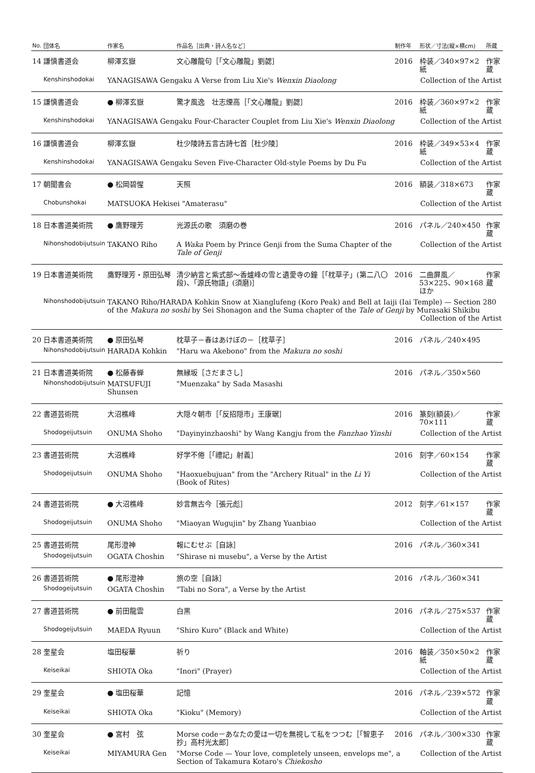| No. | 団体名 | 作家名 | 作品名［出典・詩人名など］ | 制作年 | 形状／寸法(縦×横cm) | 所蔵 |
| --- | --- | --- | --- | --- | --- | --- |
| 14 | 謙慎書道会 | 柳澤玄嶽 | 文心雕龍句［「文心雕龍」劉勰］ | 2016 | 枠装／340×97×2紙 | 作家蔵 |
| | Kenshinshodokai | YANAGISAWA Gengaku A Verse from Liu Xie's Wenxin Diaolong | | | Collection of the Artist | |
| 15 | 謙慎書道会 | ● 柳澤玄嶽 | 驚才風逸 壮志煙高［「文心雕龍」劉勰］ | 2016 | 枠装／360×97×2紙 | 作家蔵 |
| | Kenshinshodokai | YANAGISAWA Gengaku Four-Character Couplet from Liu Xie's Wenxin Diaolong | | | Collection of the Artist | |
| 16 | 謙慎書道会 | 柳澤玄嶽 | 杜少陵詩五言古詩七首［杜少陵］ | 2016 | 枠装／349×53×4紙 | 作家蔵 |
| | Kenshinshodokai | YANAGISAWA Gengaku Seven Five-Character Old-style Poems by Du Fu | | | Collection of the Artist | |
| 17 | 朝聞書会 | ● 松岡碧惺 | 天照 | 2016 | 額装／318×673 | 作家蔵 |
| | Chobunshokai | MATSUOKA Hekisei "Amaterasu" | | | Collection of the Artist | |
| 18 | 日本書道美術院 | ● 鷹野理芳 | 光源氏の歌 須磨の巻 | 2016 | パネル／240×450 | 作家蔵 |
| | Nihonshodobijutsuin | TAKANO Riho | A Waka Poem by Prince Genji from the Suma Chapter of the Tale of Genji | | Collection of the Artist | |
| 19 | 日本書道美術院 | 鷹野理芳・原田弘琴 | 清少納言と紫式部〜香爐峰の雪と遺愛寺の鐘［「枕草子」(第二八〇段)、「源氏物語」(須磨)］ | 2016 | 二曲屏風／ 53×225、90×168ほか | 作家蔵 |
| | Nihonshodobijutsuin | TAKANO Riho/HARADA Kohkin Snow at Xianglufeng (Koro Peak) and Bell at Iaiji (Iai Temple) — Section 280 of the Makura no soshi by Sei Shonagon and the Suma chapter of the Tale of Genji by Murasaki Shikibu Collection of the Artist | | | | |
| 20 | 日本書道美術院 | ● 原田弘琴 | 枕草子－春はあけぼの－［枕草子］ | 2016 | パネル／240×495 | |
| | Nihonshodobijutsuin | HARADA Kohkin | "Haru wa Akebono" from the Makura no soshi | | | |
| 21 | 日本書道美術院 | ● 松藤春蝉 | 無縁坂［さだまさし］ | 2016 | パネル／350×560 | |
| | Nihonshodobijutsuin | MATSUFUJI Shunsen | "Muenzaka" by Sada Masashi | | | |
| 22 | 書道芸術院 | 大沼樵峰 | 大隠々朝市［「反招隠市」王康琚］ | 2016 | 篆刻(額装)／70×111 | 作家蔵 |
| | Shodogeijutsuin | ONUMA Shoho | "Dayinyinzhaoshi" by Wang Kangju from the Fanzhao Yinshi | | Collection of the Artist | |
| 23 | 書道芸術院 | 大沼樵峰 | 好学不倦［「禮記」射義］ | 2016 | 刻字／60×154 | 作家蔵 |
| | Shodogeijutsuin | ONUMA Shoho | "Haoxuebujuan" from the "Archery Ritual" in the Li Yi (Book of Rites) | | Collection of the Artist | |
| 24 | 書道芸術院 | ● 大沼樵峰 | 妙言無古今［張元彪］ | 2012 | 刻字／61×157 | 作家蔵 |
| | Shodogeijutsuin | ONUMA Shoho | "Miaoyan Wugujin" by Zhang Yuanbiao | | Collection of the Artist | |
| 25 | 書道芸術院 | 尾形澄神 | 報にむせぶ［自詠］ | 2016 | パネル／360×341 | |
| | Shodogeijutsuin | OGATA Choshin | "Shirase ni musebu", a Verse by the Artist | | | |
| 26 | 書道芸術院 | ● 尾形澄神 | 旅の空［自詠］ | 2016 | パネル／360×341 | |
| | Shodogeijutsuin | OGATA Choshin | "Tabi no Sora", a Verse by the Artist | | | |
| 27 | 書道芸術院 | ● 前田龍雲 | 白黒 | 2016 | パネル／275×537 | 作家蔵 |
| | Shodogeijutsuin | MAEDA Ryuun | "Shiro Kuro" (Black and White) | | Collection of the Artist | |
| 28 | 奎星会 | 塩田桜華 | 祈り | 2016 | 軸装／350×50×2紙 | 作家蔵 |
| | Keiseikai | SHIOTA Oka | "Inori" (Prayer) | | Collection of the Artist | |
| 29 | 奎星会 | ● 塩田桜華 | 記憶 | 2016 | パネル／239×572 | 作家蔵 |
| | Keiseikai | SHIOTA Oka | "Kioku" (Memory) | | Collection of the Artist | |
| 30 | 奎星会 | ● 宮村 弦 | Morse code－あなたの愛は一切を無視して私をつつむ［「智恵子抄」高村光太郎］ | 2016 | パネル／300×330 | 作家蔵 |
| | Keiseikai | MIYAMURA Gen | "Morse Code — Your love, completely unseen, envelops me", a Section of Takamura Kotaro's Chiekosho | | Collection of the Artist | |